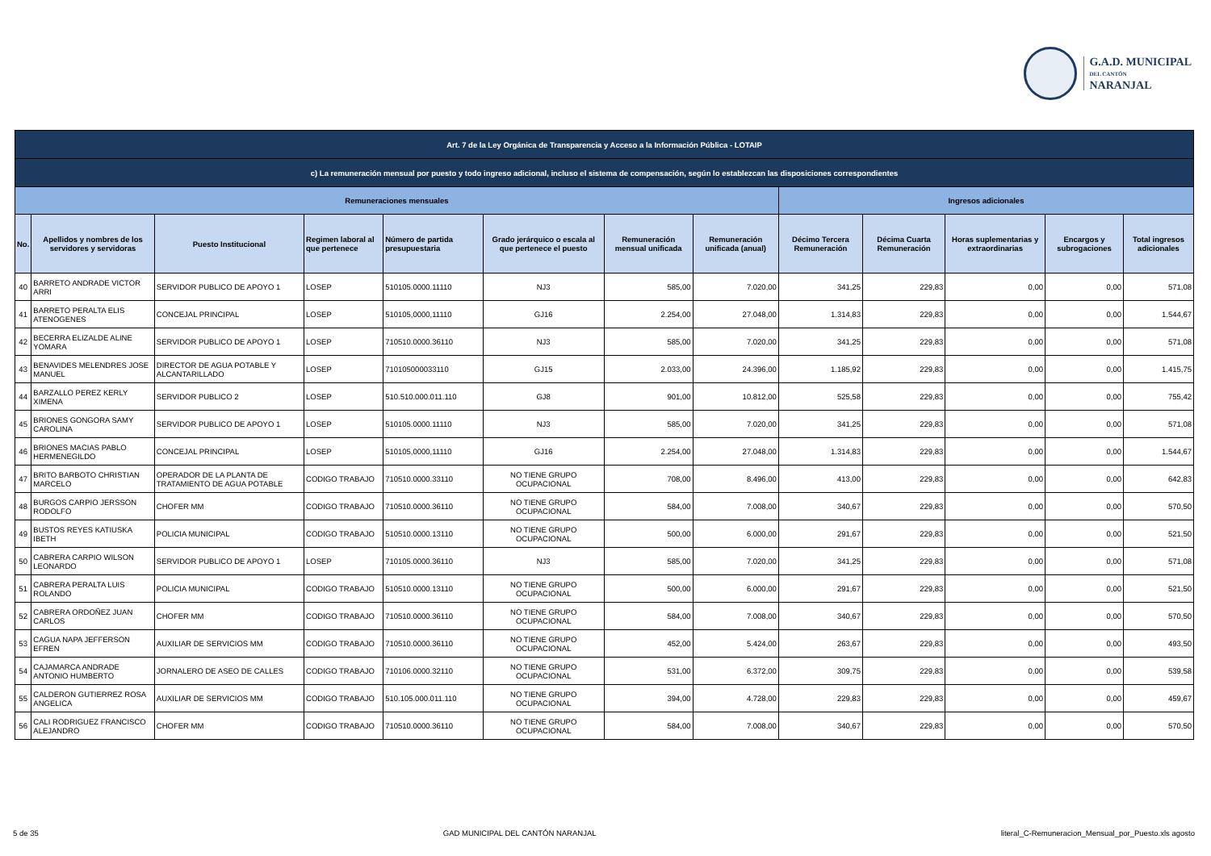G.A.D. MUNICIPAL
DEL CANTÓN
NARANJAL
| Art. 7 de la Ley Orgánica de Transparencia y Acceso a la Información Pública - LOTAIP | | | | | | | | | | | | |
| c) La remuneración mensual por puesto y todo ingreso adicional, incluso el sistema de compensación, según lo establezcan las disposiciones correspondientes | | | | | | | | | | | | |
| Remuneraciones mensuales | | | | | | | | Ingresos adicionales | | | | |
| No. | Apellidos y nombres de los servidores y servidoras | Puesto Institucional | Regimen laboral al que pertenece | Número de partida presupuestaria | Grado jerárquico o escala al que pertenece el puesto | Remuneración mensual unificada | Remuneración unificada (anual) | Décimo Tercera Remuneración | Décima Cuarta Remuneración | Horas suplementarias y extraordinarias | Encargos y subrogaciones | Total ingresos adicionales |
| 40 | BARRETO ANDRADE VICTOR ARRI | SERVIDOR PUBLICO DE APOYO 1 | LOSEP | 510105.0000.11110 | NJ3 | 585,00 | 7.020,00 | 341,25 | 229,83 | 0,00 | 0,00 | 571,08 |
| 41 | BARRETO PERALTA ELIS ATENOGENES | CONCEJAL PRINCIPAL | LOSEP | 510105,0000,11110 | GJ16 | 2.254,00 | 27.048,00 | 1.314,83 | 229,83 | 0,00 | 0,00 | 1.544,67 |
| 42 | BECERRA ELIZALDE ALINE YOMARA | SERVIDOR PUBLICO DE APOYO 1 | LOSEP | 710510.0000.36110 | NJ3 | 585,00 | 7.020,00 | 341,25 | 229,83 | 0,00 | 0,00 | 571,08 |
| 43 | BENAVIDES MELENDRES JOSE MANUEL | DIRECTOR DE AGUA POTABLE Y ALCANTARILLADO | LOSEP | 710105000033110 | GJ15 | 2.033,00 | 24.396,00 | 1.185,92 | 229,83 | 0,00 | 0,00 | 1.415,75 |
| 44 | BARZALLO PEREZ KERLY XIMENA | SERVIDOR PUBLICO 2 | LOSEP | 510.510.000.011.110 | GJ8 | 901,00 | 10.812,00 | 525,58 | 229,83 | 0,00 | 0,00 | 755,42 |
| 45 | BRIONES GONGORA SAMY CAROLINA | SERVIDOR PUBLICO DE APOYO 1 | LOSEP | 510105.0000.11110 | NJ3 | 585,00 | 7.020,00 | 341,25 | 229,83 | 0,00 | 0,00 | 571,08 |
| 46 | BRIONES MACIAS PABLO HERMENEGILDO | CONCEJAL PRINCIPAL | LOSEP | 510105,0000,11110 | GJ16 | 2.254,00 | 27.048,00 | 1.314,83 | 229,83 | 0,00 | 0,00 | 1.544,67 |
| 47 | BRITO BARBOTO CHRISTIAN MARCELO | OPERADOR DE LA PLANTA DE TRATAMIENTO DE AGUA POTABLE | CODIGO TRABAJO | 710510.0000.33110 | NO TIENE GRUPO OCUPACIONAL | 708,00 | 8.496,00 | 413,00 | 229,83 | 0,00 | 0,00 | 642,83 |
| 48 | BURGOS CARPIO JERSSON RODOLFO | CHOFER MM | CODIGO TRABAJO | 710510.0000.36110 | NO TIENE GRUPO OCUPACIONAL | 584,00 | 7.008,00 | 340,67 | 229,83 | 0,00 | 0,00 | 570,50 |
| 49 | BUSTOS REYES KATIUSKA IBETH | POLICIA MUNICIPAL | CODIGO TRABAJO | 510510.0000.13110 | NO TIENE GRUPO OCUPACIONAL | 500,00 | 6.000,00 | 291,67 | 229,83 | 0,00 | 0,00 | 521,50 |
| 50 | CABRERA CARPIO WILSON LEONARDO | SERVIDOR PUBLICO DE APOYO 1 | LOSEP | 710105.0000.36110 | NJ3 | 585,00 | 7.020,00 | 341,25 | 229,83 | 0,00 | 0,00 | 571,08 |
| 51 | CABRERA PERALTA LUIS ROLANDO | POLICIA MUNICIPAL | CODIGO TRABAJO | 510510.0000.13110 | NO TIENE GRUPO OCUPACIONAL | 500,00 | 6.000,00 | 291,67 | 229,83 | 0,00 | 0,00 | 521,50 |
| 52 | CABRERA ORDOÑEZ JUAN CARLOS | CHOFER MM | CODIGO TRABAJO | 710510.0000.36110 | NO TIENE GRUPO OCUPACIONAL | 584,00 | 7.008,00 | 340,67 | 229,83 | 0,00 | 0,00 | 570,50 |
| 53 | CAGUA NAPA JEFFERSON EFREN | AUXILIAR DE SERVICIOS MM | CODIGO TRABAJO | 710510.0000.36110 | NO TIENE GRUPO OCUPACIONAL | 452,00 | 5.424,00 | 263,67 | 229,83 | 0,00 | 0,00 | 493,50 |
| 54 | CAJAMARCA ANDRADE ANTONIO HUMBERTO | JORNALERO DE ASEO DE CALLES | CODIGO TRABAJO | 710106.0000.32110 | NO TIENE GRUPO OCUPACIONAL | 531,00 | 6.372,00 | 309,75 | 229,83 | 0,00 | 0,00 | 539,58 |
| 55 | CALDERON GUTIERREZ ROSA ANGELICA | AUXILIAR DE SERVICIOS MM | CODIGO TRABAJO | 510.105.000.011.110 | NO TIENE GRUPO OCUPACIONAL | 394,00 | 4.728,00 | 229,83 | 229,83 | 0,00 | 0,00 | 459,67 |
| 56 | CALI RODRIGUEZ FRANCISCO ALEJANDRO | CHOFER MM | CODIGO TRABAJO | 710510.0000.36110 | NO TIENE GRUPO OCUPACIONAL | 584,00 | 7.008,00 | 340,67 | 229,83 | 0,00 | 0,00 | 570,50 |
5 de 35 GAD MUNICIPAL DEL CANTÓN NARANJAL literal_C-Remuneracion_Mensual_por_Puesto.xls agosto